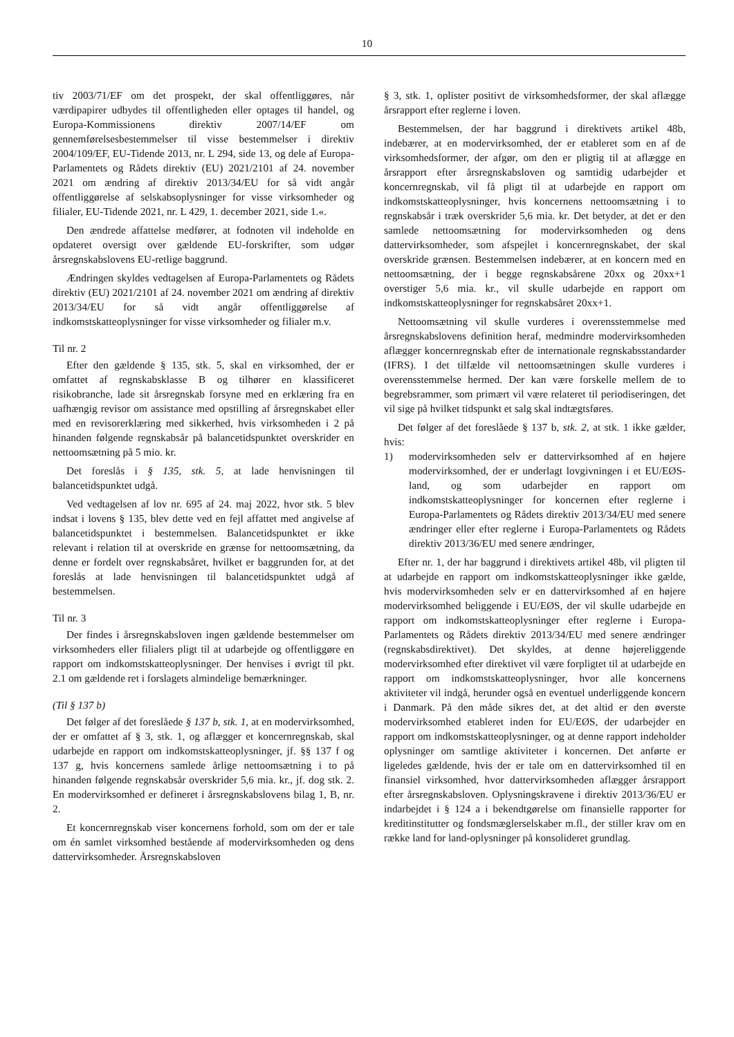10
tiv 2003/71/EF om det prospekt, der skal offentliggøres, når værdipapirer udbydes til offentligheden eller optages til handel, og Europa-Kommissionens direktiv 2007/14/EF om gennemførelsesbestemmelser til visse bestemmelser i direktiv 2004/109/EF, EU-Tidende 2013, nr. L 294, side 13, og dele af Europa-Parlamentets og Rådets direktiv (EU) 2021/2101 af 24. november 2021 om ændring af direktiv 2013/34/EU for så vidt angår offentliggørelse af selskabsoplysninger for visse virksomheder og filialer, EU-Tidende 2021, nr. L 429, 1. december 2021, side 1.«.
Den ændrede affattelse medfører, at fodnoten vil indeholde en opdateret oversigt over gældende EU-forskrifter, som udgør årsregnskabslovens EU-retlige baggrund.
Ændringen skyldes vedtagelsen af Europa-Parlamentets og Rådets direktiv (EU) 2021/2101 af 24. november 2021 om ændring af direktiv 2013/34/EU for så vidt angår offentliggørelse af indkomstskatteoplysninger for visse virksomheder og filialer m.v.
Til nr. 2
Efter den gældende § 135, stk. 5, skal en virksomhed, der er omfattet af regnskabsklasse B og tilhører en klassificeret risikobranche, lade sit årsregnskab forsyne med en erklæring fra en uafhængig revisor om assistance med opstilling af årsregnskabet eller med en revisorerklæring med sikkerhed, hvis virksomheden i 2 på hinanden følgende regnskabsår på balancetidspunktet overskrider en nettoomsætning på 5 mio. kr.
Det foreslås i § 135, stk. 5, at lade henvisningen til balancetidspunktet udgå.
Ved vedtagelsen af lov nr. 695 af 24. maj 2022, hvor stk. 5 blev indsat i lovens § 135, blev dette ved en fejl affattet med angivelse af balancetidspunktet i bestemmelsen. Balancetidspunktet er ikke relevant i relation til at overskride en grænse for nettoomsætning, da denne er fordelt over regnskabsåret, hvilket er baggrunden for, at det foreslås at lade henvisningen til balancetidspunktet udgå af bestemmelsen.
Til nr. 3
Der findes i årsregnskabsloven ingen gældende bestemmelser om virksomheders eller filialers pligt til at udarbejde og offentliggøre en rapport om indkomstskatteoplysninger. Der henvises i øvrigt til pkt. 2.1 om gældende ret i forslagets almindelige bemærkninger.
(Til § 137 b)
Det følger af det foreslåede § 137 b, stk. 1, at en modervirksomhed, der er omfattet af § 3, stk. 1, og aflægger et koncernregnskab, skal udarbejde en rapport om indkomstskatteoplysninger, jf. §§ 137 f og 137 g, hvis koncernens samlede årlige nettoomsætning i to på hinanden følgende regnskabsår overskrider 5,6 mia. kr., jf. dog stk. 2. En modervirksomhed er defineret i årsregnskabslovens bilag 1, B, nr. 2.
Et koncernregnskab viser koncernens forhold, som om der er tale om én samlet virksomhed bestående af modervirksomheden og dens dattervirksomheder. Årsregnskabsloven
§ 3, stk. 1, oplister positivt de virksomhedsformer, der skal aflægge årsrapport efter reglerne i loven.
Bestemmelsen, der har baggrund i direktivets artikel 48b, indebærer, at en modervirksomhed, der er etableret som en af de virksomhedsformer, der afgør, om den er pligtig til at aflægge en årsrapport efter årsregnskabsloven og samtidig udarbejder et koncernregnskab, vil få pligt til at udarbejde en rapport om indkomstskatteoplysninger, hvis koncernens nettoomsætning i to regnskabsår i træk overskrider 5,6 mia. kr. Det betyder, at det er den samlede nettoomsætning for modervirksomheden og dens dattervirksomheder, som afspejlet i koncernregnskabet, der skal overskride grænsen. Bestemmelsen indebærer, at en koncern med en nettoomsætning, der i begge regnskabsårene 20xx og 20xx+1 overstiger 5,6 mia. kr., vil skulle udarbejde en rapport om indkomstskatteoplysninger for regnskabsåret 20xx+1.
Nettoomsætning vil skulle vurderes i overensstemmelse med årsregnskabslovens definition heraf, medmindre modervirksomheden aflægger koncernregnskab efter de internationale regnskabsstandarder (IFRS). I det tilfælde vil nettoomsætningen skulle vurderes i overensstemmelse hermed. Der kan være forskelle mellem de to begrebsrammer, som primært vil være relateret til periodiseringen, det vil sige på hvilket tidspunkt et salg skal indtægtsføres.
Det følger af det foreslåede § 137 b, stk. 2, at stk. 1 ikke gælder, hvis:
1) modervirksomheden selv er dattervirksomhed af en højere modervirksomhed, der er underlagt lovgivningen i et EU/EØS-land, og som udarbejder en rapport om indkomstskatteoplysninger for koncernen efter reglerne i Europa-Parlamentets og Rådets direktiv 2013/34/EU med senere ændringer eller efter reglerne i Europa-Parlamentets og Rådets direktiv 2013/36/EU med senere ændringer,
Efter nr. 1, der har baggrund i direktivets artikel 48b, vil pligten til at udarbejde en rapport om indkomstskatteoplysninger ikke gælde, hvis modervirksomheden selv er en dattervirksomhed af en højere modervirksomhed beliggende i EU/EØS, der vil skulle udarbejde en rapport om indkomstskatteoplysninger efter reglerne i Europa-Parlamentets og Rådets direktiv 2013/34/EU med senere ændringer (regnskabsdirektivet). Det skyldes, at denne højereliggende modervirksomhed efter direktivet vil være forpligtet til at udarbejde en rapport om indkomstskatteoplysninger, hvor alle koncernens aktiviteter vil indgå, herunder også en eventuel underliggende koncern i Danmark. På den måde sikres det, at det altid er den øverste modervirksomhed etableret inden for EU/EØS, der udarbejder en rapport om indkomstskatteoplysninger, og at denne rapport indeholder oplysninger om samtlige aktiviteter i koncernen. Det anførte er ligeledes gældende, hvis der er tale om en dattervirksomhed til en finansiel virksomhed, hvor dattervirksomheden aflægger årsrapport efter årsregnskabsloven. Oplysningskravene i direktiv 2013/36/EU er indarbejdet i § 124 a i bekendtgørelse om finansielle rapporter for kreditinstitutter og fondsmæglerselskaber m.fl., der stiller krav om en række land for land-oplysninger på konsolideret grundlag.